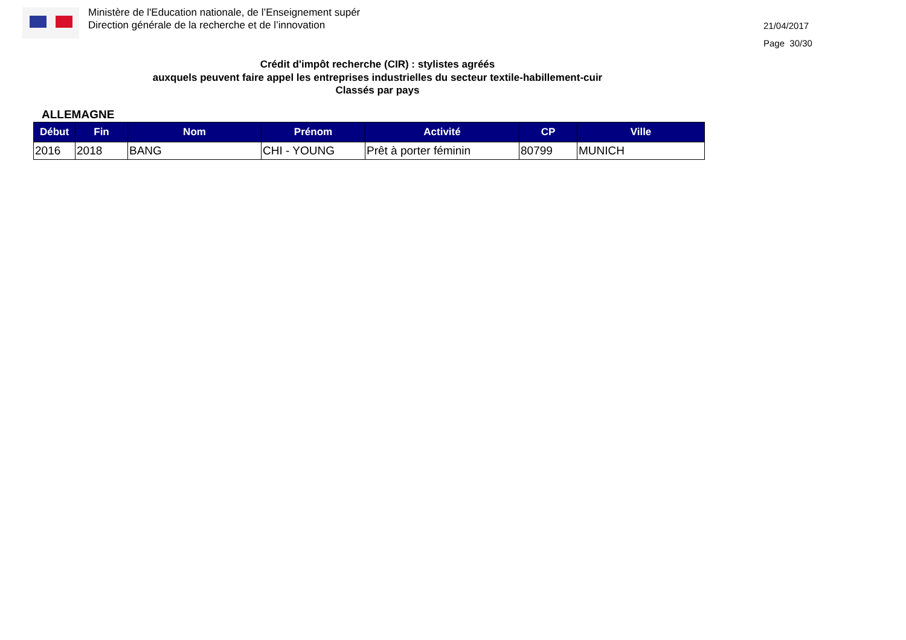Ministère de l'Education nationale, de l’Enseignement supér
Direction générale de la recherche et de l’innovation
21/04/2017
Page 30/30
Crédit d'impôt recherche (CIR) : stylistes agréés
auxquels peuvent faire appel les entreprises industrielles du secteur textile-habillement-cuir
Classés par pays
ALLEMAGNE
| Début | Fin | Nom | Prénom | Activité | CP | Ville |
| --- | --- | --- | --- | --- | --- | --- |
| 2016 | 2018 | BANG | CHI - YOUNG | Prêt à porter féminin | 80799 | MUNICH |